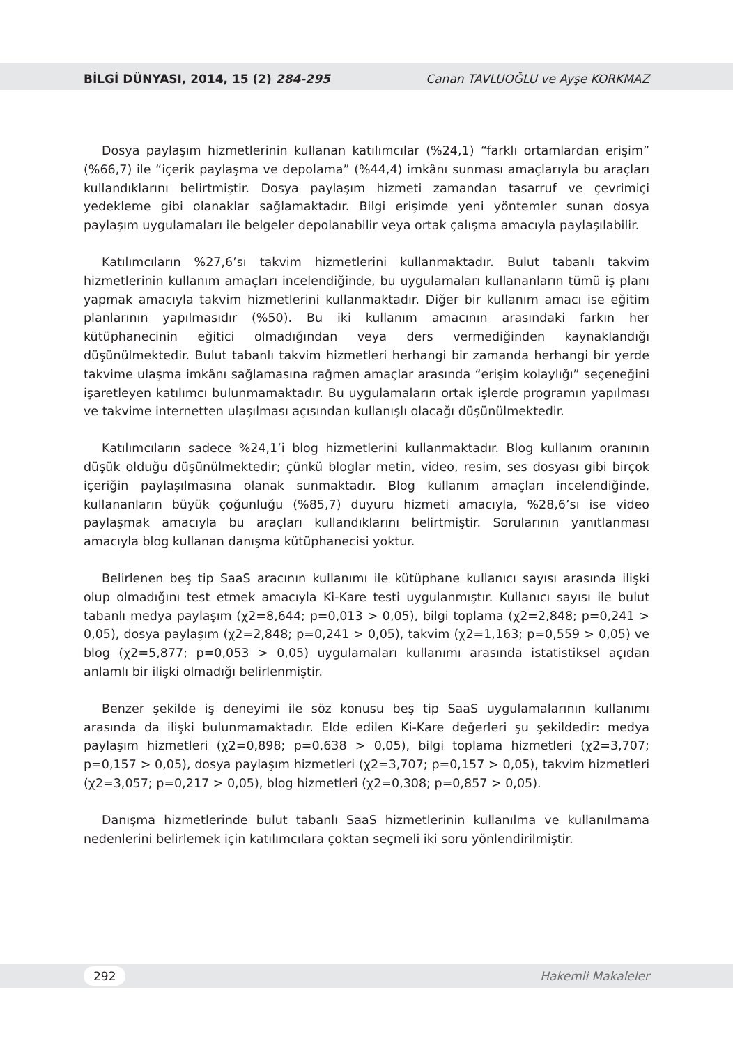BİLGİ DÜNYASI, 2014, 15 (2) 284-295 Canan TAVLUOĞLU ve Ayşe KORKMAZ
Dosya paylaşım hizmetlerinin kullanan katılımcılar (%24,1) “farklı ortamlardan erişim” (%66,7) ile “içerik paylaşma ve depolama” (%44,4) imkânı sunması amaçlarıyla bu araçları kullandıklarını belirtmiştir. Dosya paylaşım hizmeti zamandan tasarruf ve çevrimiçi yedekleme gibi olanaklar sağlamaktadır. Bilgi erişimde yeni yöntemler sunan dosya paylaşım uygulamaları ile belgeler depolanabilir veya ortak çalışma amacıyla paylaşılabilir.
Katılımcıların %27,6’sı takvim hizmetlerini kullanmaktadır. Bulut tabanlı takvim hizmetlerinin kullanım amaçları incelendiğinde, bu uygulamaları kullananların tümü iş planı yapmak amacıyla takvim hizmetlerini kullanmaktadır. Diğer bir kullanım amacı ise eğitim planlarının yapılmasıdır (%50). Bu iki kullanım amacının arasındaki farkın her kütüphanecinin eğitici olmadığından veya ders vermediğinden kaynaklandığı düşünülmektedir. Bulut tabanlı takvim hizmetleri herhangi bir zamanda herhangi bir yerde takvime ulaşma imkânı sağlamasına rağmen amaçlar arasında “erişim kolaylığı” seçeneğini işaretleyen katılımcı bulunmamaktadır. Bu uygulamaların ortak işlerde programın yapılması ve takvime internetten ulaşılması açısından kullanışlı olacağı düşünülmektedir.
Katılımcıların sadece %24,1’i blog hizmetlerini kullanmaktadır. Blog kullanım oranının düşük olduğu düşünülmektedir; çünkü bloglar metin, video, resim, ses dosyası gibi birçok içeriğin paylaşılmasına olanak sunmaktadır. Blog kullanım amaçları incelendiğinde, kullananların büyük çoğunluğu (%85,7) duyuru hizmeti amacıyla, %28,6’sı ise video paylaşmak amacıyla bu araçları kullandıklarını belirtmiştir. Sorularının yanıtlanması amacıyla blog kullanan danışma kütüphanecisi yoktur.
Belirlenen beş tip SaaS aracının kullanımı ile kütüphane kullanıcı sayısı arasında ilişki olup olmadığını test etmek amacıyla Ki-Kare testi uygulanmıştır. Kullanıcı sayısı ile bulut tabanlı medya paylaşım (χ2=8,644; p=0,013 > 0,05), bilgi toplama (χ2=2,848; p=0,241 > 0,05), dosya paylaşım (χ2=2,848; p=0,241 > 0,05), takvim (χ2=1,163; p=0,559 > 0,05) ve blog (χ2=5,877; p=0,053 > 0,05) uygulamaları kullanımı arasında istatistiksel açıdan anlamlı bir ilişki olmadığı belirlenmiştir.
Benzer şekilde iş deneyimi ile söz konusu beş tip SaaS uygulamalarının kullanımı arasında da ilişki bulunmamaktadır. Elde edilen Ki-Kare değerleri şu şekildedir: medya paylaşım hizmetleri (χ2=0,898; p=0,638 > 0,05), bilgi toplama hizmetleri (χ2=3,707; p=0,157 > 0,05), dosya paylaşım hizmetleri (χ2=3,707; p=0,157 > 0,05), takvim hizmetleri (χ2=3,057; p=0,217 > 0,05), blog hizmetleri (χ2=0,308; p=0,857 > 0,05).
Danışma hizmetlerinde bulut tabanlı SaaS hizmetlerinin kullanılma ve kullanılmama nedenlerini belirlemek için katılımcılara çoktan seçmeli iki soru yönlendirilmiştir.
292 Hakemli Makaleler